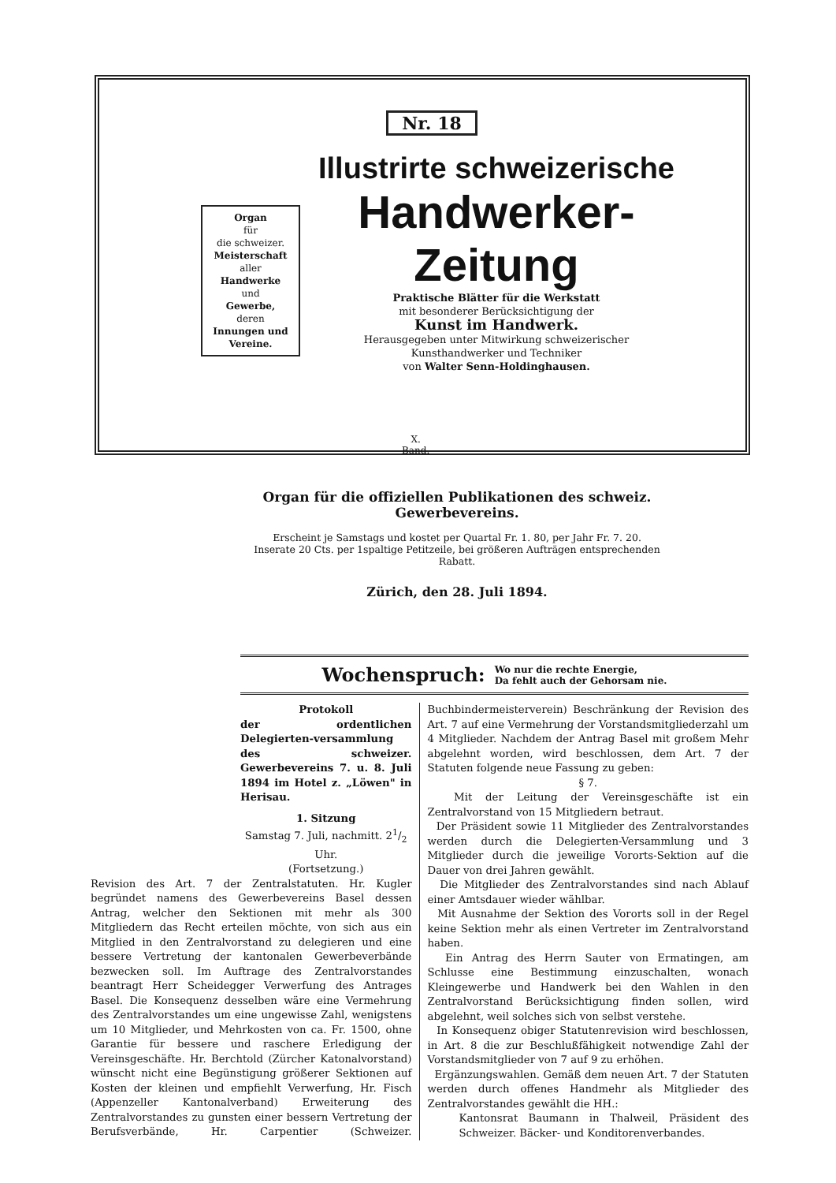Nr. 18
Organ
für
die schweizer.
Meisterschaft
aller
Handwerke
und
Gewerbe,
deren
Innungen und Vereine.
Illustrirte schweizerische
Handwerker-Zeitung
Praktische Blätter für die Werkstatt
mit besonderer Berücksichtigung der
Kunst im Handwerk.
Herausgegeben unter Mitwirkung schweizerischer
Kunsthandwerker und Techniker
von Walter Senn-Holdinghausen.
X.
Band.
Organ für die offiziellen Publikationen des schweiz. Gewerbevereins.
Erscheint je Samstags und kostet per Quartal Fr. 1. 80, per Jahr Fr. 7. 20.
Inserate 20 Cts. per 1spaltige Petitzeile, bei größeren Aufträgen entsprechenden Rabatt.
Zürich, den 28. Juli 1894.
Wochenspruch: Wo nur die rechte Energie,
Da fehlt auch der Gehorsam nie.
Protokoll
der ordentlichen Delegierten-versammlung des schweizer. Gewerbevereins 7. u. 8. Juli 1894 im Hotel z. „Löwen" in Herisau.
1. Sitzung
Samstag 7. Juli, nachmitt. 21/2 Uhr.
(Fortsetzung.)
Revision des Art. 7 der Zentralstatuten. Hr. Kugler begründet namens des Gewerbevereins Basel dessen Antrag, welcher den Sektionen mit mehr als 300 Mitgliedern das Recht erteilen möchte, von sich aus ein Mitglied in den Zentralvorstand zu delegieren und eine bessere Vertretung der kantonalen Gewerbeverbände bezwecken soll. Im Auftrage des Zentralvorstandes beantragt Herr Scheidegger Verwerfung des Antrages Basel. Die Konsequenz desselben wäre eine Vermehrung des Zentralvorstandes um eine ungewisse Zahl, wenigstens um 10 Mitglieder, und Mehrkosten von ca. Fr. 1500, ohne Garantie für bessere und raschere Erledigung der Vereinsgeschäfte. Hr. Berchtold (Zürcher Katonalvorstand) wünscht nicht eine Begünstigung größerer Sektionen auf Kosten der kleinen und empfiehlt Verwerfung, Hr. Fisch (Appenzeller Kantonalverband) Erweiterung des Zentralvorstandes zu gunsten einer bessern Vertretung der Berufsverbände, Hr. Carpentier (Schweizer. Buchbindermeisterverein) Beschränkung der Revision des Art. 7 auf eine Vermehrung der Vorstandsmitgliederzahl um 4 Mitglieder. Nachdem der Antrag Basel mit großem Mehr abgelehnt worden, wird beschlossen, dem Art. 7 der Statuten folgende neue Fassung zu geben:
§ 7.
Mit der Leitung der Vereinsgeschäfte ist ein Zentralvorstand von 15 Mitgliedern betraut.
Der Präsident sowie 11 Mitglieder des Zentralvorstandes werden durch die Delegierten-Versammlung und 3 Mitglieder durch die jeweilige Vororts-Sektion auf die Dauer von drei Jahren gewählt.
Die Mitglieder des Zentralvorstandes sind nach Ablauf einer Amtsdauer wieder wählbar.
Mit Ausnahme der Sektion des Vororts soll in der Regel keine Sektion mehr als einen Vertreter im Zentralvorstand haben.
Ein Antrag des Herrn Sauter von Ermatingen, am Schlusse eine Bestimmung einzuschalten, wonach Kleingewerbe und Handwerk bei den Wahlen in den Zentralvorstand Berücksichtigung finden sollen, wird abgelehnt, weil solches sich von selbst verstehe.
In Konsequenz obiger Statutenrevision wird beschlossen, in Art. 8 die zur Beschlußfähigkeit notwendige Zahl der Vorstandsmitglieder von 7 auf 9 zu erhöhen.
Ergänzungswahlen. Gemäß dem neuen Art. 7 der Statuten werden durch offenes Handmehr als Mitglieder des Zentralvorstandes gewählt die HH.:
Kantonsrat Baumann in Thalweil, Präsident des Schweizer. Bäcker- und Konditorenverbandes.